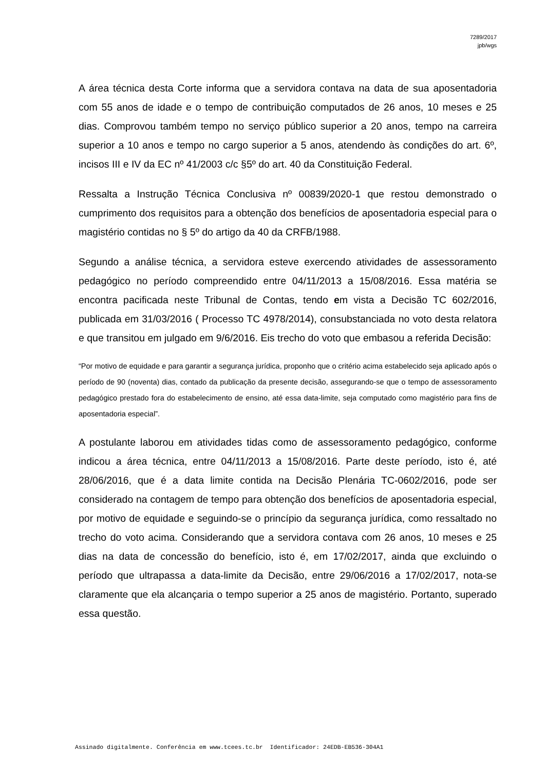7289/2017
jpb/wgs
A área técnica desta Corte informa que a servidora contava na data de sua aposentadoria com 55 anos de idade e o tempo de contribuição computados de 26 anos, 10 meses e 25 dias. Comprovou também tempo no serviço público superior a 20 anos, tempo na carreira superior a 10 anos e tempo no cargo superior a 5 anos, atendendo às condições do art. 6º, incisos III e IV da EC nº 41/2003 c/c §5º do art. 40 da Constituição Federal.
Ressalta a Instrução Técnica Conclusiva nº 00839/2020-1 que restou demonstrado o cumprimento dos requisitos para a obtenção dos benefícios de aposentadoria especial para o magistério contidas no § 5º do artigo da 40 da CRFB/1988.
Segundo a análise técnica, a servidora esteve exercendo atividades de assessoramento pedagógico no período compreendido entre 04/11/2013 a 15/08/2016. Essa matéria se encontra pacificada neste Tribunal de Contas, tendo em vista a Decisão TC 602/2016, publicada em 31/03/2016 ( Processo TC 4978/2014), consubstanciada no voto desta relatora e que transitou em julgado em 9/6/2016. Eis trecho do voto que embasou a referida Decisão:
“Por motivo de equidade e para garantir a segurança jurídica, proponho que o critério acima estabelecido seja aplicado após o período de 90 (noventa) dias, contado da publicação da presente decisão, assegurando-se que o tempo de assessoramento pedagógico prestado fora do estabelecimento de ensino, até essa data-limite, seja computado como magistério para fins de aposentadoria especial”.
A postulante laborou em atividades tidas como de assessoramento pedagógico, conforme indicou a área técnica, entre 04/11/2013 a 15/08/2016. Parte deste período, isto é, até 28/06/2016, que é a data limite contida na Decisão Plenária TC-0602/2016, pode ser considerado na contagem de tempo para obtenção dos benefícios de aposentadoria especial, por motivo de equidade e seguindo-se o princípio da segurança jurídica, como ressaltado no trecho do voto acima. Considerando que a servidora contava com 26 anos, 10 meses e 25 dias na data de concessão do benefício, isto é, em 17/02/2017, ainda que excluindo o período que ultrapassa a data-limite da Decisão, entre 29/06/2016 a 17/02/2017, nota-se claramente que ela alcançaria o tempo superior a 25 anos de magistério. Portanto, superado essa questão.
Assinado digitalmente. Conferência em www.tcees.tc.br Identificador: 24EDB-EB536-304A1